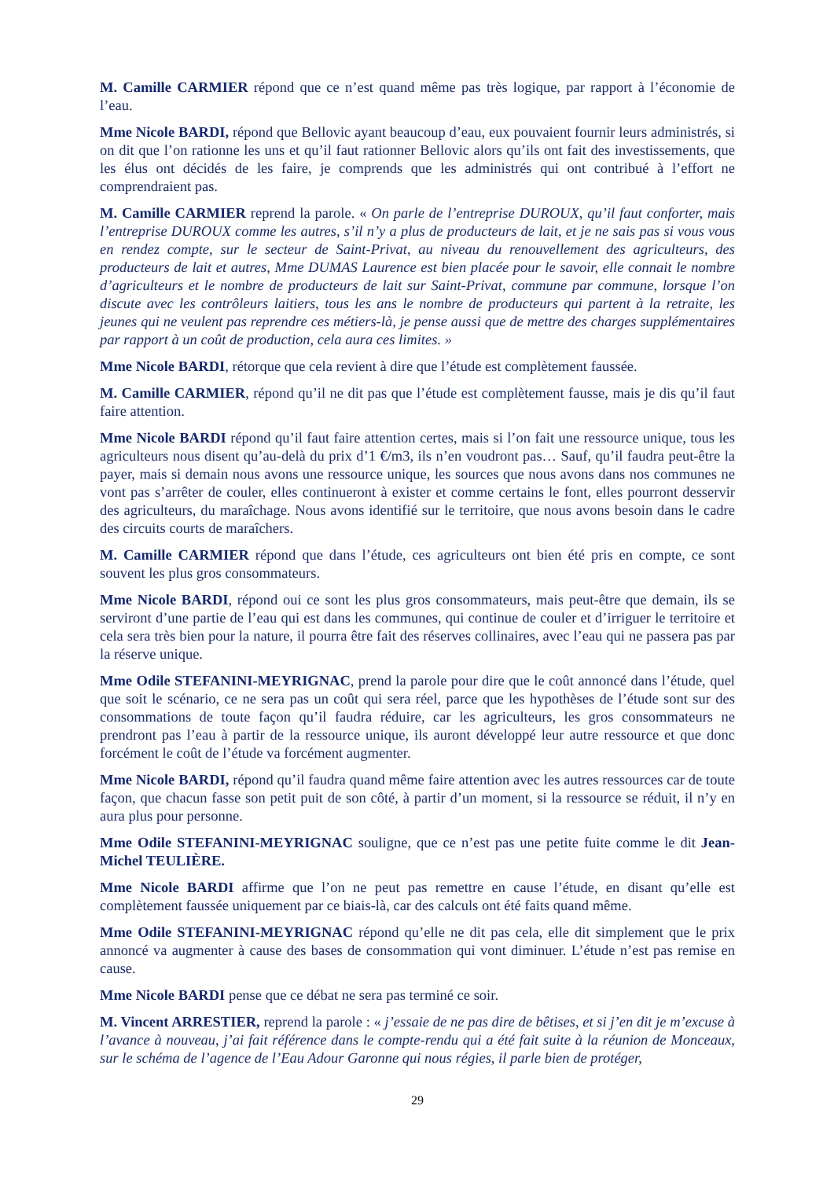M. Camille CARMIER répond que ce n’est quand même pas très logique, par rapport à l’économie de l’eau.
Mme Nicole BARDI, répond que Bellovic ayant beaucoup d’eau, eux pouvaient fournir leurs administrés, si on dit que l’on rationne les uns et qu’il faut rationner Bellovic alors qu’ils ont fait des investissements, que les élus ont décidés de les faire, je comprends que les administrés qui ont contribué à l’effort ne comprendraient pas.
M. Camille CARMIER reprend la parole. « On parle de l’entreprise DUROUX, qu’il faut conforter, mais l’entreprise DUROUX comme les autres, s’il n’y a plus de producteurs de lait, et je ne sais pas si vous vous en rendez compte, sur le secteur de Saint-Privat, au niveau du renouvellement des agriculteurs, des producteurs de lait et autres, Mme DUMAS Laurence est bien placée pour le savoir, elle connait le nombre d’agriculteurs et le nombre de producteurs de lait sur Saint-Privat, commune par commune, lorsque l’on discute avec les contrôleurs laitiers, tous les ans le nombre de producteurs qui partent à la retraite, les jeunes qui ne veulent pas reprendre ces métiers-là, je pense aussi que de mettre des charges supplémentaires par rapport à un coût de production, cela aura ces limites. »
Mme Nicole BARDI, rétorque que cela revient à dire que l’étude est complètement faussée.
M. Camille CARMIER, répond qu’il ne dit pas que l’étude est complètement fausse, mais je dis qu’il faut faire attention.
Mme Nicole BARDI répond qu’il faut faire attention certes, mais si l’on fait une ressource unique, tous les agriculteurs nous disent qu’au-delà du prix d’1 €/m3, ils n’en voudront pas… Sauf, qu’il faudra peut-être la payer, mais si demain nous avons une ressource unique, les sources que nous avons dans nos communes ne vont pas s’arrêter de couler, elles continueront à exister et comme certains le font, elles pourront desservir des agriculteurs, du maraîchage. Nous avons identifié sur le territoire, que nous avons besoin dans le cadre des circuits courts de maraîchers.
M. Camille CARMIER répond que dans l’étude, ces agriculteurs ont bien été pris en compte, ce sont souvent les plus gros consommateurs.
Mme Nicole BARDI, répond oui ce sont les plus gros consommateurs, mais peut-être que demain, ils se serviront d’une partie de l’eau qui est dans les communes, qui continue de couler et d’irriguer le territoire et cela sera très bien pour la nature, il pourra être fait des réserves collinaires, avec l’eau qui ne passera pas par la réserve unique.
Mme Odile STEFANINI-MEYRIGNAC, prend la parole pour dire que le coût annoncé dans l’étude, quel que soit le scénario, ce ne sera pas un coût qui sera réel, parce que les hypothèses de l’étude sont sur des consommations de toute façon qu’il faudra réduire, car les agriculteurs, les gros consommateurs ne prendront pas l’eau à partir de la ressource unique, ils auront développé leur autre ressource et que donc forcément le coût de l’étude va forcément augmenter.
Mme Nicole BARDI, répond qu’il faudra quand même faire attention avec les autres ressources car de toute façon, que chacun fasse son petit puit de son côté, à partir d’un moment, si la ressource se réduit, il n’y en aura plus pour personne.
Mme Odile STEFANINI-MEYRIGNAC souligne, que ce n’est pas une petite fuite comme le dit Jean-Michel TEULIÈRE.
Mme Nicole BARDI affirme que l’on ne peut pas remettre en cause l’étude, en disant qu’elle est complètement faussée uniquement par ce biais-là, car des calculs ont été faits quand même.
Mme Odile STEFANINI-MEYRIGNAC répond qu’elle ne dit pas cela, elle dit simplement que le prix annoncé va augmenter à cause des bases de consommation qui vont diminuer. L’étude n’est pas remise en cause.
Mme Nicole BARDI pense que ce débat ne sera pas terminé ce soir.
M. Vincent ARRESTIER, reprend la parole : « j’essaie de ne pas dire de bêtises, et si j’en dit je m’excuse à l’avance à nouveau, j’ai fait référence dans le compte-rendu qui a été fait suite à la réunion de Monceaux, sur le schéma de l’agence de l’Eau Adour Garonne qui nous régies, il parle bien de protéger,
29